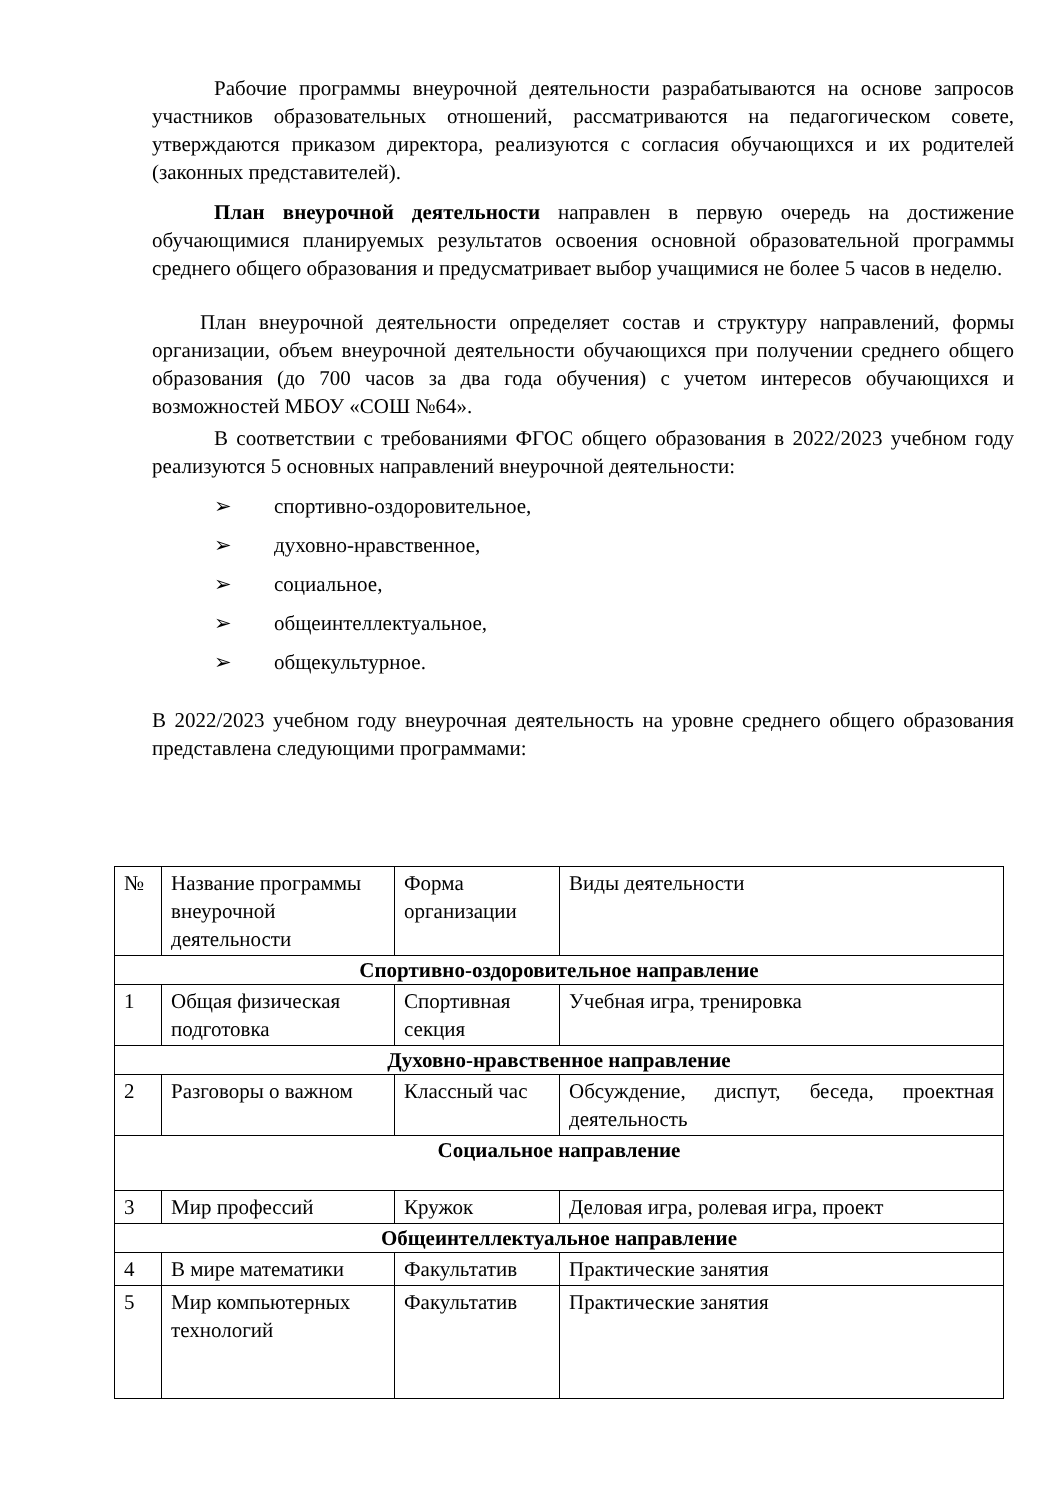Рабочие программы внеурочной деятельности разрабатываются на основе запросов участников образовательных отношений, рассматриваются на педагогическом совете, утверждаются приказом директора, реализуются с согласия обучающихся и их родителей (законных представителей).
План внеурочной деятельности направлен в первую очередь на достижение обучающимися планируемых результатов освоения основной образовательной программы среднего общего образования и предусматривает выбор учащимися не более 5 часов в неделю.
План внеурочной деятельности определяет состав и структуру направлений, формы организации, объем внеурочной деятельности обучающихся при получении среднего общего образования (до 700 часов за два года обучения) с учетом интересов обучающихся и возможностей МБОУ «СОШ №64».
В соответствии с требованиями ФГОС общего образования в 2022/2023 учебном году реализуются 5 основных направлений внеурочной деятельности:
➢ спортивно-оздоровительное,
➢ духовно-нравственное,
➢ социальное,
➢ общеинтеллектуальное,
➢ общекультурное.
В 2022/2023 учебном году внеурочная деятельность на уровне среднего общего образования представлена следующими программами:
| № | Название программы внеурочной деятельности | Форма организации | Виды деятельности |
| --- | --- | --- | --- |
| Спортивно-оздоровительное направление | | | |
| 1 | Общая физическая подготовка | Спортивная секция | Учебная игра, тренировка |
| Духовно-нравственное направление | | | |
| 2 | Разговоры о важном | Классный час | Обсуждение, диспут, беседа, проектная деятельность |
| Социальное направление | | | |
| 3 | Мир профессий | Кружок | Деловая игра, ролевая игра, проект |
| Общеинтеллектуальное направление | | | |
| 4 | В мире математики | Факультатив | Практические занятия |
| 5 | Мир компьютерных технологий | Факультатив | Практические занятия |